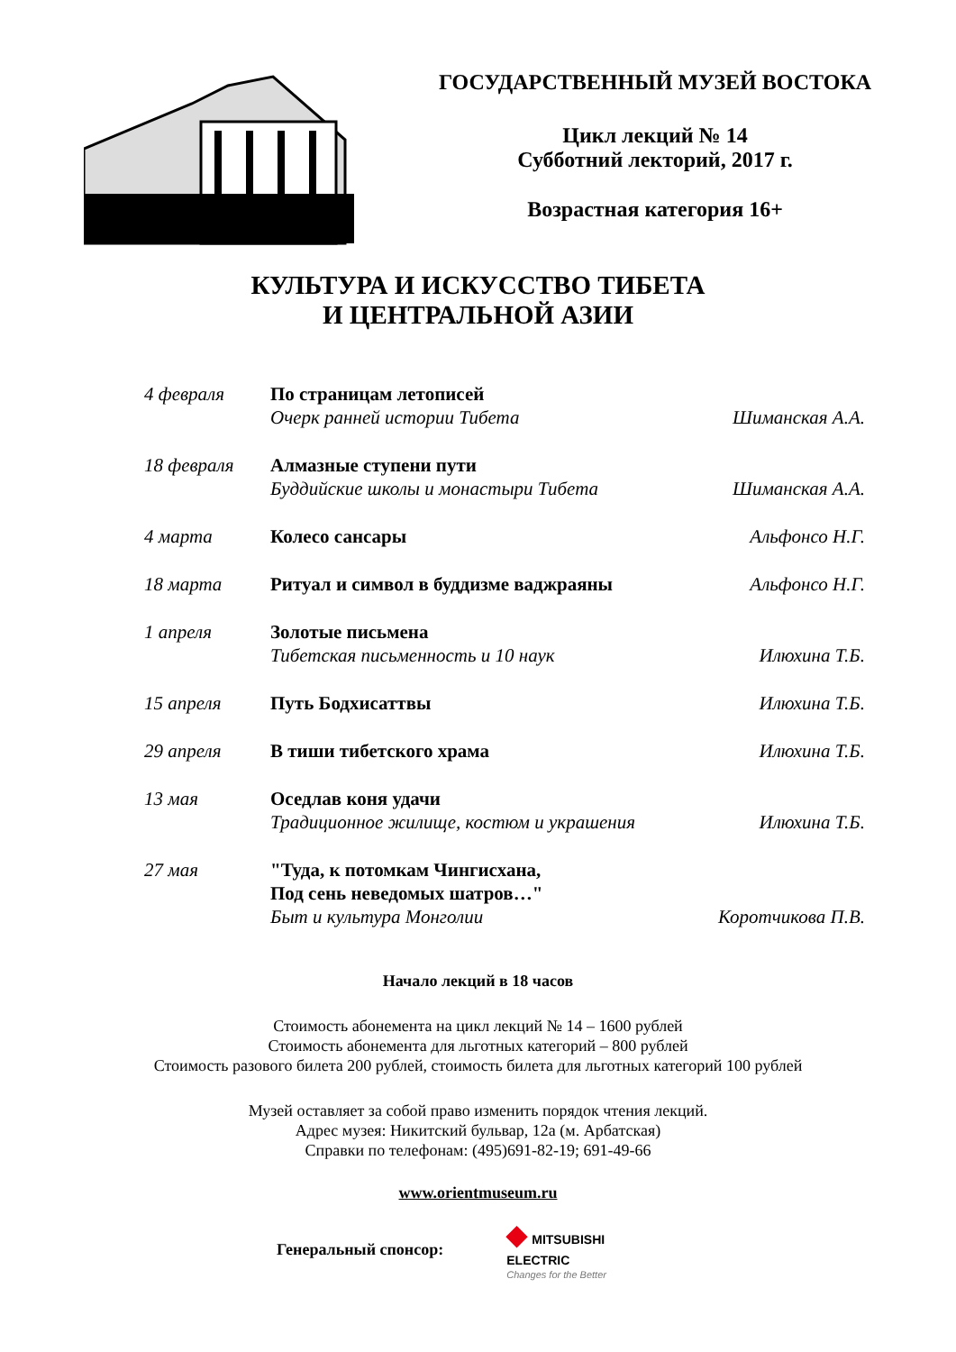ГОСУДАРСТВЕННЫЙ МУЗЕЙ ВОСТОКА
Цикл лекций № 14
Субботний лекторий, 2017 г.
Возрастная категория 16+
КУЛЬТУРА И ИСКУССТВО ТИБЕТА
И ЦЕНТРАЛЬНОЙ АЗИИ
| 4 февраля | По страницам летописей Очерк ранней истории Тибета | Шиманская А.А. |
| 18 февраля | Алмазные ступени пути Буддийские школы и монастыри Тибета | Шиманская А.А. |
| 4 марта | Колесо сансары | Альфонсо Н.Г. |
| 18 марта | Ритуал и символ в буддизме ваджраяны | Альфонсо Н.Г. |
| 1 апреля | Золотые письмена Тибетская письменность и 10 наук | Илюхина Т.Б. |
| 15 апреля | Путь Бодхисаттвы | Илюхина Т.Б. |
| 29 апреля | В тиши тибетского храма | Илюхина Т.Б. |
| 13 мая | Оседлав коня удачи Традиционное жилище, костюм и украшения | Илюхина Т.Б. |
| 27 мая | "Туда, к потомкам Чингисхана, Под сень неведомых шатров…" Быт и культура Монголии | Коротчикова П.В. |
Начало лекций в 18 часов
Стоимость абонемента на цикл лекций № 14 – 1600 рублей
Стоимость абонемента для льготных категорий – 800 рублей
Стоимость разового билета 200 рублей, стоимость билета для льготных категорий 100 рублей
Музей оставляет за собой право изменить порядок чтения лекций.
Адрес музея: Никитский бульвар, 12а (м. Арбатская)
Справки по телефонам: (495)691-82-19; 691-49-66
www.orientmuseum.ru
Генеральный спонсор:
◆ MITSUBISHI
ELECTRIC
Changes for the Better